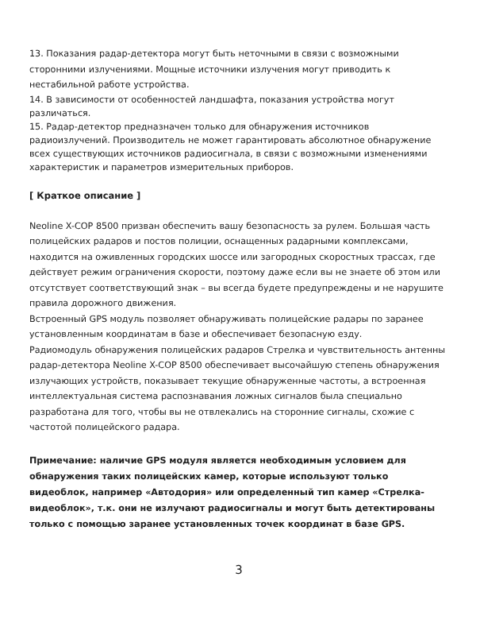13. Показания радар-детектора могут быть неточными в связи с возможными сторонними излучениями. Мощные источники излучения могут приводить к нестабильной работе устройства.
14. В зависимости от особенностей ландшафта, показания устройства могут различаться.
15. Радар-детектор предназначен только для обнаружения источников радиоизлучений. Производитель не может гарантировать абсолютное обнаружение всех существующих источников радиосигнала, в связи с возможными изменениями характеристик и параметров измерительных приборов.
[ Краткое описание ]
Neoline X-COP 8500 призван обеспечить вашу безопасность за рулем. Большая часть полицейских радаров и постов полиции, оснащенных радарными комплексами, находится на оживленных городских шоссе или загородных скоростных трассах, где действует режим ограничения скорости, поэтому даже если вы не знаете об этом или отсутствует соответствующий знак – вы всегда будете предупреждены и не нарушите правила дорожного движения.
Встроенный GPS модуль позволяет обнаруживать полицейские радары по заранее установленным координатам в базе и обеспечивает безопасную езду.
Радиомодуль обнаружения полицейских радаров Стрелка и чувствительность антенны радар-детектора Neoline X-COP 8500 обеспечивает высочайшую степень обнаружения излучающих устройств, показывает текущие обнаруженные частоты, а встроенная интеллектуальная система распознавания ложных сигналов была специально разработана для того, чтобы вы не отвлекались на сторонние сигналы, схожие с частотой полицейского радара.
Примечание: наличие GPS модуля является необходимым условием для обнаружения таких полицейских камер, которые используют только видеоблок, например «Автодория» или определенный тип камер «Стрелка-видеоблок», т.к. они не излучают радиосигналы и могут быть детектированы только с помощью заранее установленных точек координат в базе GPS.
3